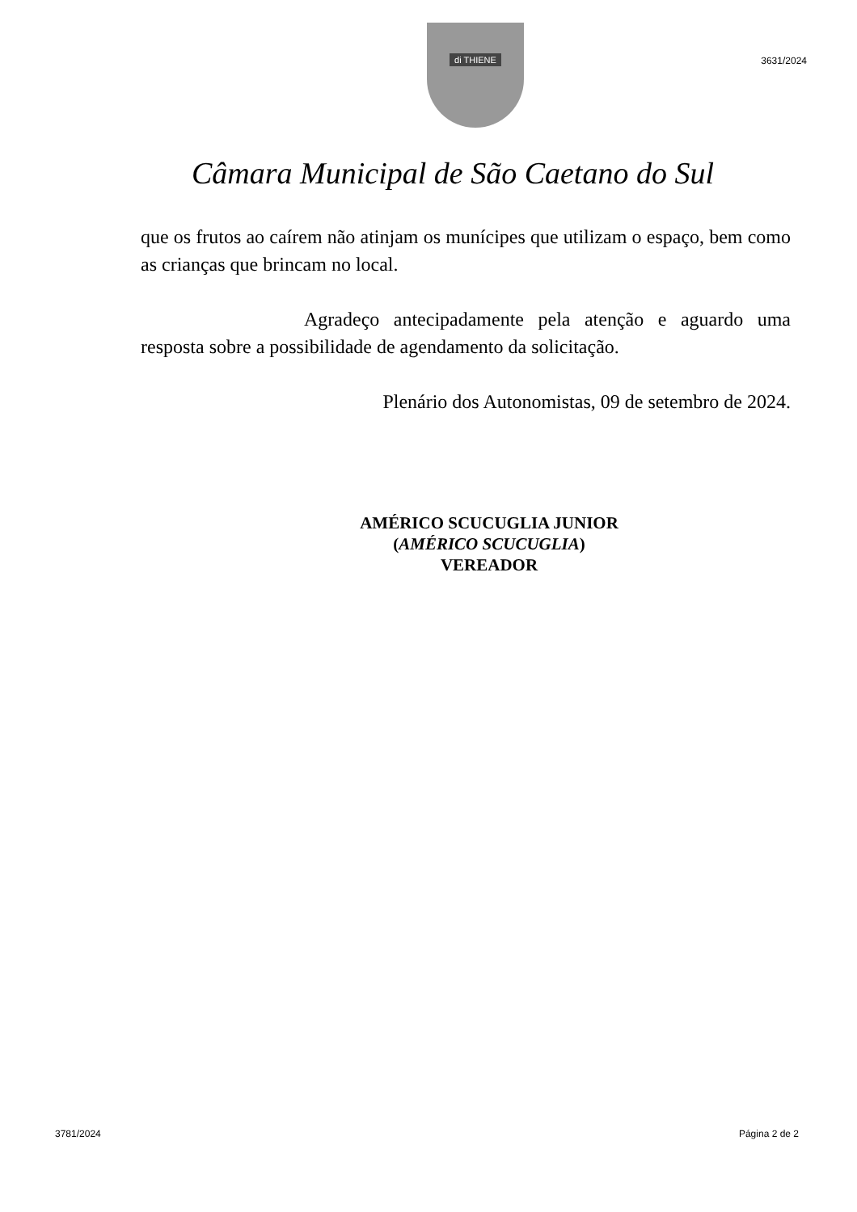di THIENE
3631/2024
Câmara Municipal de São Caetano do Sul
que os frutos ao caírem não atinjam os munícipes que utilizam o espaço, bem como as crianças que brincam no local.
Agradeço antecipadamente pela atenção e aguardo uma resposta sobre a possibilidade de agendamento da solicitação.
Plenário dos Autonomistas, 09 de setembro de 2024.
AMÉRICO SCUCUGLIA JUNIOR
(AMÉRICO SCUCUGLIA)
VEREADOR
3781/2024 Página 2 de 2